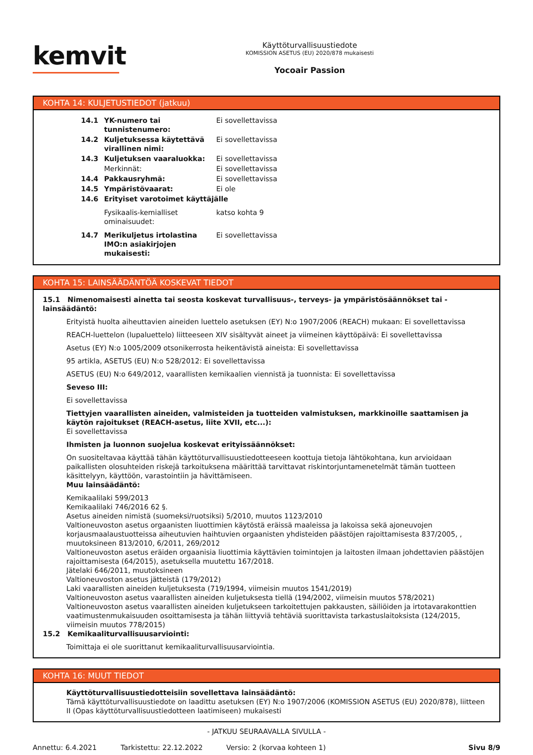kemvit
Käyttöturvallisuustiedote
KOMISSION ASETUS (EU) 2020/878 mukaisesti
Yocoair Passion
KOHTA 14: KULJETUSTIEDOT (jatkuu)
| 14.1 | YK-numero tai tunnistenumero: | Ei sovellettavissa |
| 14.2 | Kuljetuksessa käytettävä virallinen nimi: | Ei sovellettavissa |
| 14.3 | Kuljetuksen vaaraluokka: | Ei sovellettavissa |
| | Merkinnät: | Ei sovellettavissa |
| 14.4 | Pakkausryhmä: | Ei sovellettavissa |
| 14.5 | Ympäristövaarat: | Ei ole |
| 14.6 | Erityiset varotoimet käyttäjälle | |
| | Fysikaalis-kemialliset ominaisuudet: | katso kohta 9 |
| 14.7 | Merikuljetus irtolastina IMO:n asiakirjojen mukaisesti: | Ei sovellettavissa |
KOHTA 15: LAINSÄÄDÄNTÖÄ KOSKEVAT TIEDOT
15.1 Nimenomaisesti ainetta tai seosta koskevat turvallisuus-, terveys- ja ympäristösäännökset tai -lainsäädäntö:
Erityistä huolta aiheuttavien aineiden luettelo asetuksen (EY) N:o 1907/2006 (REACH) mukaan: Ei sovellettavissa
REACH-luettelon (lupaluettelo) liitteeseen XIV sisältyvät aineet ja viimeinen käyttöpäivä: Ei sovellettavissa
Asetus (EY) N:o 1005/2009 otsonikerrosta heikentävistä aineista: Ei sovellettavissa
95 artikla, ASETUS (EU) N:o 528/2012: Ei sovellettavissa
ASETUS (EU) N:o 649/2012, vaarallisten kemikaalien viennistä ja tuonnista: Ei sovellettavissa
Seveso III:
Ei sovellettavissa
Tiettyjen vaarallisten aineiden, valmisteiden ja tuotteiden valmistuksen, markkinoille saattamisen ja käytön rajoitukset (REACH-asetus, liite XVII, etc...):
Ei sovellettavissa
Ihmisten ja luonnon suojelua koskevat erityissäännökset:
On suositeltavaa käyttää tähän käyttöturvallisuustiedotteeseen koottuja tietoja lähtökohtana, kun arvioidaan paikallisten olosuhteiden riskejä tarkoituksena määrittää tarvittavat riskintorjuntamenetelmät tämän tuotteen käsittelyyn, käyttöön, varastointiin ja hävittämiseen.
Muu lainsäädäntö:
Kemikaalilaki 599/2013
Kemikaalilaki 746/2016 62 §.
Asetus aineiden nimistä (suomeksi/ruotsiksi) 5/2010, muutos 1123/2010
Valtioneuvoston asetus orgaanisten liuottimien käytöstä eräissä maaleissa ja lakoissa sekä ajoneuvojen korjausmaalaustuotteissa aiheutuvien haihtuvien orgaanisten yhdisteiden päästöjen rajoittamisesta 837/2005, , muutoksineen 813/2010, 6/2011, 269/2012
Valtioneuvoston asetus eräiden orgaanisia liuottimia käyttävien toimintojen ja laitosten ilmaan johdettavien päästöjen rajoittamisesta (64/2015), asetuksella muutettu 167/2018.
Jätelaki 646/2011, muutoksineen
Valtioneuvoston asetus jätteistä (179/2012)
Laki vaarallisten aineiden kuljetuksesta (719/1994, viimeisin muutos 1541/2019)
Valtioneuvoston asetus vaarallisten aineiden kuljetuksesta tiellä (194/2002, viimeisin muutos 578/2021)
Valtioneuvoston asetus vaarallisten aineiden kuljetukseen tarkoitettujen pakkausten, säiliöiden ja irtotavarakonttien vaatimustenmukaisuuden osoittamisesta ja tähän liittyviä tehtäviä suorittavista tarkastuslaitoksista (124/2015, viimeisin muutos 778/2015)
15.2 Kemikaaliturvallisuusarviointi:
Toimittaja ei ole suorittanut kemikaaliturvallisuusarviointia.
KOHTA 16: MUUT TIEDOT
Käyttöturvallisuustiedotteisiin sovellettava lainsäädäntö:
Tämä käyttöturvallisuustiedote on laadittu asetuksen (EY) N:o 1907/2006 (KOMISSION ASETUS (EU) 2020/878), liitteen II (Opas käyttöturvallisuustiedotteen laatimiseen) mukaisesti
- JATKUU SEURAAVALLA SIVULLA -
Annettu: 6.4.2021 Tarkistettu: 22.12.2022 Versio: 2 (korvaa kohteen 1) Sivu 8/9